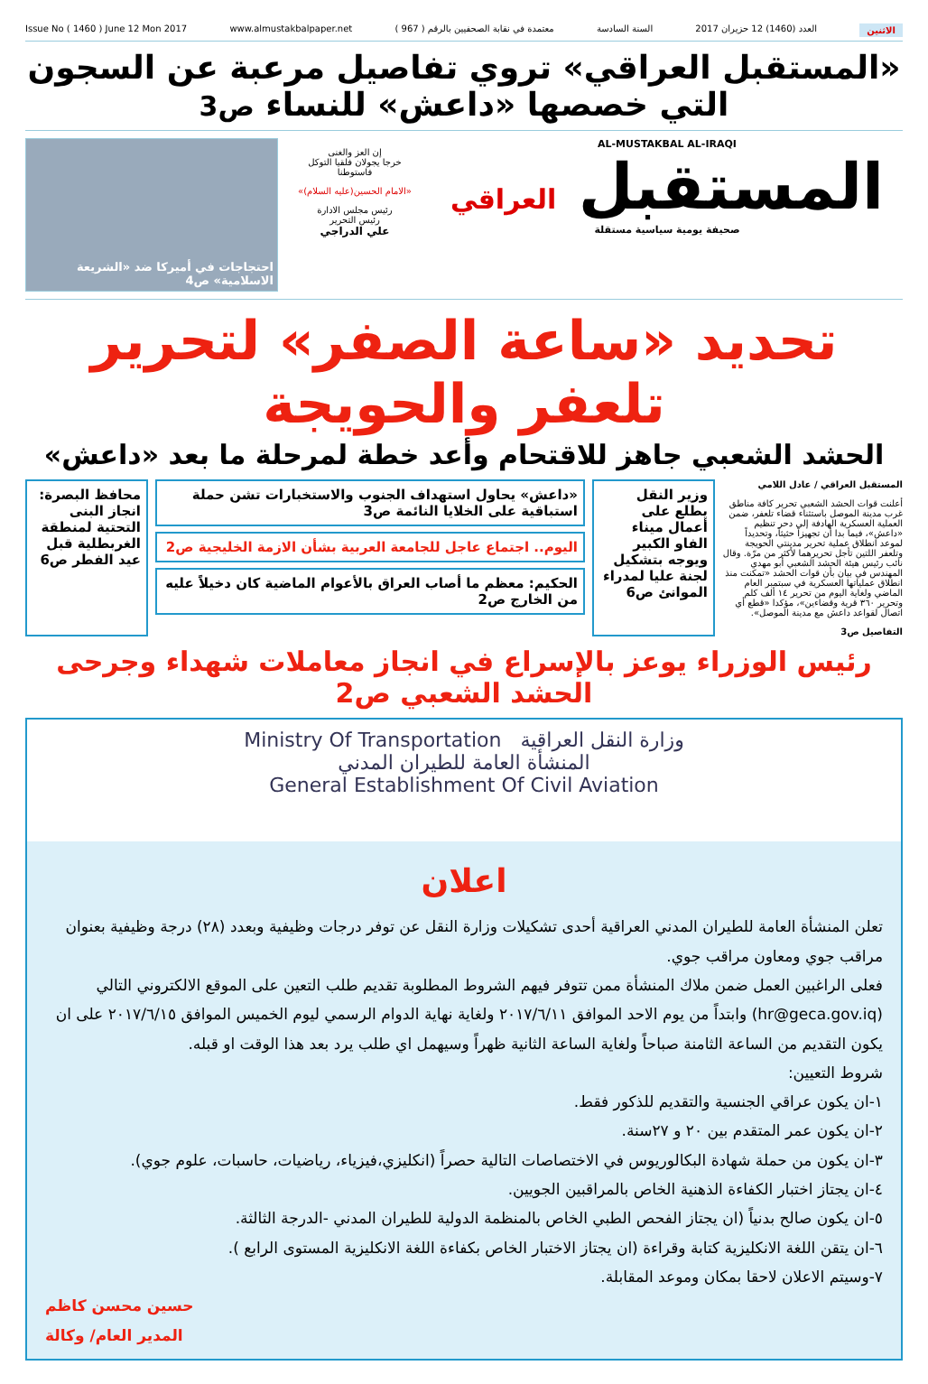الاثنين العدد (1460) 12 حزيران 2017 السنة السادسة معتمدة في نقابة الصحفيين بالرقم ( 967 ) www.almustakbalpaper.net Issue No ( 1460 ) June 12 Mon 2017
«المستقبل العراقي» تروي تفاصيل مرعبة عن السجون التي خصصها «داعش» للنساء ص3
AL-MUSTAKBAL AL-IRAQI
المستقبل العراقي
صحيفة يومية سياسية مستقلة
إن العز والغنى
خرجا يجولان فلقيا التوكل
فاستوطنا
«الامام الحسين(عليه السلام)»
رئيس مجلس الادارة
رئيس التحرير
علي الدراجي
احتجاجات في أميركا ضد «الشريعة الاسلامية» ص4
تحديد «ساعة الصفر» لتحرير تلعفر والحويجة
الحشد الشعبي جاهز للاقتحام وأعد خطة لمرحلة ما بعد «داعش»
المستقبل العراقي / عادل اللامي
أعلنت قوات الحشد الشعبي تحرير كافة مناطق غرب مدينة الموصل باستثناء قضاء تلعفر، ضمن العملية العسكرية الهادفة إلى دحر تنظيم «داعش»، فيما بدا أن تجهيزاً حثيثاً، وتحديداً لموعد انطلاق عملية تحرير مدينتي الحويجة وتلعفر اللتين تأجل تحريرهما لأكثر من مرّة. وقال نائب رئيس هيئة الحشد الشعبي أبو مهدي المهندس في بيان بأن قوات الحشد «تمكنت منذ انطلاق عملياتها العسكرية في سبتمبر العام الماضي ولغاية اليوم من تحرير ١٤ ألف كلم وتحرير ٣٦٠ قرية وقضاءين»، مؤكدا «قطع أي اتصال لقواعد داعش مع مدينة الموصل».
التفاصيل ص3
وزير النقل يطلع على أعمال ميناء الفاو الكبير ويوجه بتشكيل لجنة عليا لمدراء الموانئ ص6
«داعش» يحاول استهداف الجنوب والاستخبارات تشن حملة استباقية على الخلايا النائمة ص3
اليوم.. اجتماع عاجل للجامعة العربية بشأن الازمة الخليجية ص2
الحكيم: معظم ما أصاب العراق بالأعوام الماضية كان دخيلاً عليه من الخارج ص2
محافظ البصرة: انجاز البنى التحتية لمنطقة الغربطلية قبل عيد الفطر ص6
رئيس الوزراء يوعز بالإسراع في انجاز معاملات شهداء وجرحى الحشد الشعبي ص2
وزارة النقل العراقية Ministry Of Transportation
المنشأة العامة للطيران المدني
General Establishment Of Civil Aviation
اعلان
تعلن المنشأة العامة للطيران المدني العراقية أحدى تشكيلات وزارة النقل عن توفر درجات وظيفية وبعدد (٢٨) درجة وظيفية بعنوان مراقب جوي ومعاون مراقب جوي.
فعلى الراغبين العمل ضمن ملاك المنشأة ممن تتوفر فيهم الشروط المطلوبة تقديم طلب التعين على الموقع الالكتروني التالي (hr@geca.gov.iq) وابتداً من يوم الاحد الموافق ٢٠١٧/٦/١١ ولغاية نهاية الدوام الرسمي ليوم الخميس الموافق ٢٠١٧/٦/١٥ على ان يكون التقديم من الساعة الثامنة صباحاً ولغاية الساعة الثانية ظهراً وسيهمل اي طلب يرد بعد هذا الوقت او قبله.
شروط التعيين:
١-ان يكون عراقي الجنسية والتقديم للذكور فقط.
٢-ان يكون عمر المتقدم بين ٢٠ و ٢٧سنة.
٣-ان يكون من حملة شهادة البكالوريوس في الاختصاصات التالية حصراً (انكليزي،فيزياء، رياضيات، حاسبات، علوم جوي).
٤-ان يجتاز اختبار الكفاءة الذهنية الخاص بالمراقبين الجويين.
٥-ان يكون صالح بدنياً (ان يجتاز الفحص الطبي الخاص بالمنظمة الدولية للطيران المدني -الدرجة الثالثة.
٦-ان يتقن اللغة الانكليزية كتابة وقراءة (ان يجتاز الاختبار الخاص بكفاءة اللغة الانكليزية المستوى الرابع ).
٧-وسيتم الاعلان لاحقا بمكان وموعد المقابلة.
حسين محسن كاظم
المدير العام/ وكالة